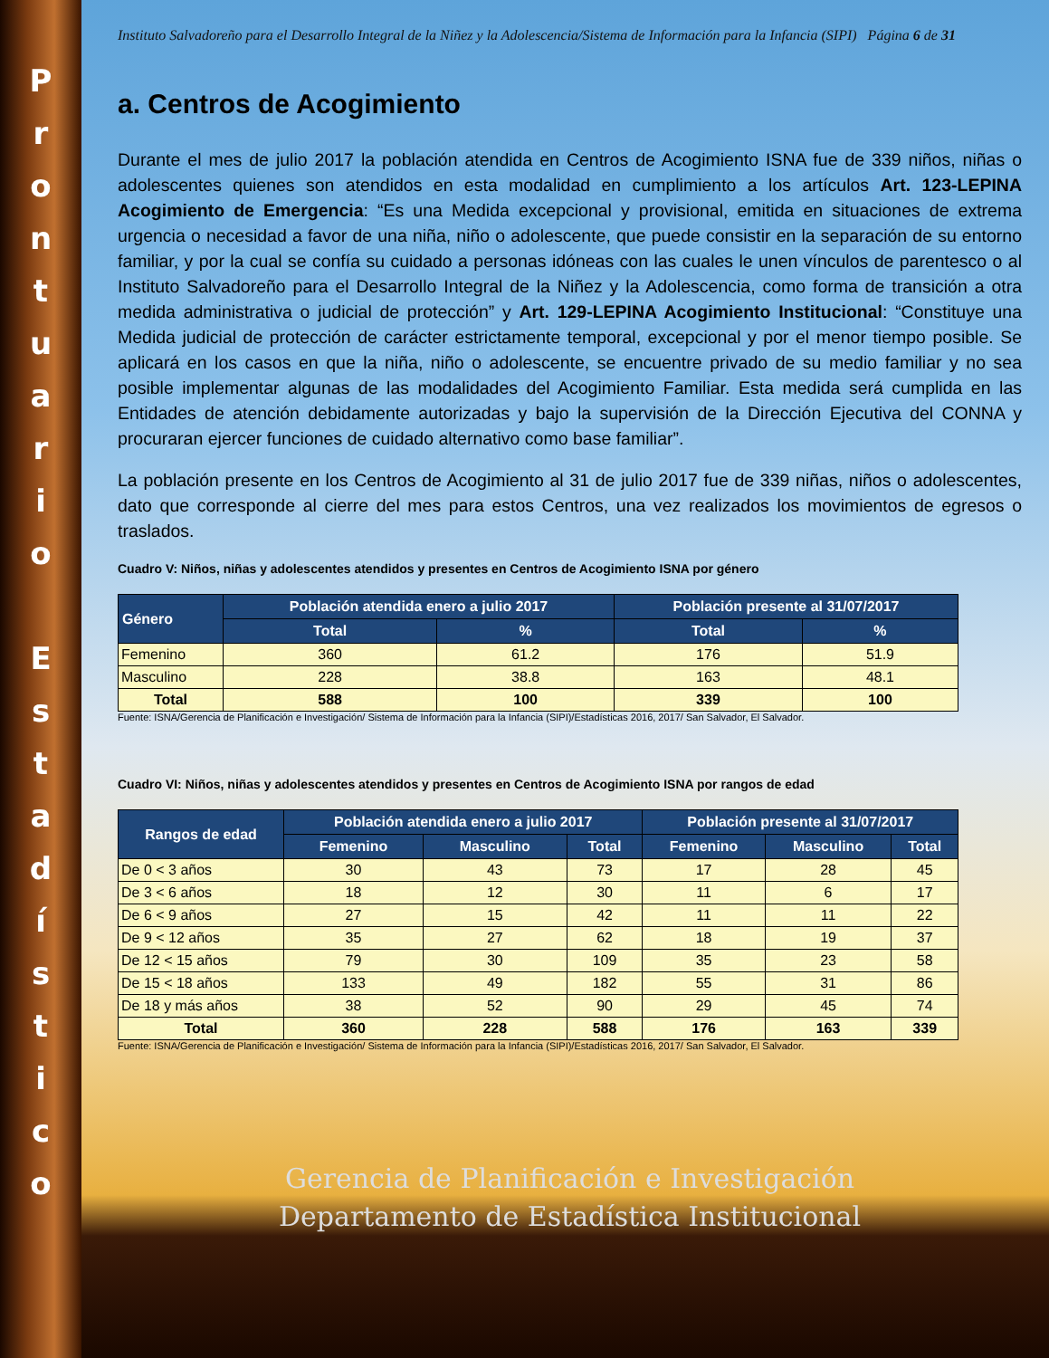P
r
o
n
t
u
a
r
i
o
E
s
t
a
d
í
s
t
i
c
o
Instituto Salvadoreño para el Desarrollo Integral de la Niñez y la Adolescencia/Sistema de Información para la Infancia (SIPI) Página 6 de 31
a. Centros de Acogimiento
Durante el mes de julio 2017 la población atendida en Centros de Acogimiento ISNA fue de 339 niños, niñas o adolescentes quienes son atendidos en esta modalidad en cumplimiento a los artículos Art. 123-LEPINA Acogimiento de Emergencia: “Es una Medida excepcional y provisional, emitida en situaciones de extrema urgencia o necesidad a favor de una niña, niño o adolescente, que puede consistir en la separación de su entorno familiar, y por la cual se confía su cuidado a personas idóneas con las cuales le unen vínculos de parentesco o al Instituto Salvadoreño para el Desarrollo Integral de la Niñez y la Adolescencia, como forma de transición a otra medida administrativa o judicial de protección” y Art. 129-LEPINA Acogimiento Institucional: “Constituye una Medida judicial de protección de carácter estrictamente temporal, excepcional y por el menor tiempo posible. Se aplicará en los casos en que la niña, niño o adolescente, se encuentre privado de su medio familiar y no sea posible implementar algunas de las modalidades del Acogimiento Familiar. Esta medida será cumplida en las Entidades de atención debidamente autorizadas y bajo la supervisión de la Dirección Ejecutiva del CONNA y procuraran ejercer funciones de cuidado alternativo como base familiar”.
La población presente en los Centros de Acogimiento al 31 de julio 2017 fue de 339 niñas, niños o adolescentes, dato que corresponde al cierre del mes para estos Centros, una vez realizados los movimientos de egresos o traslados.
Cuadro V: Niños, niñas y adolescentes atendidos y presentes en Centros de Acogimiento ISNA por género
| Género | Población atendida enero a julio 2017 | | Población presente al 31/07/2017 | |
| --- | --- | --- | --- | --- |
| | Total | % | Total | % |
| Femenino | 360 | 61.2 | 176 | 51.9 |
| Masculino | 228 | 38.8 | 163 | 48.1 |
| Total | 588 | 100 | 339 | 100 |
Fuente: ISNA/Gerencia de Planificación e Investigación/ Sistema de Información para la Infancia (SIPI)/Estadísticas 2016, 2017/ San Salvador, El Salvador.
Cuadro VI: Niños, niñas y adolescentes atendidos y presentes en Centros de Acogimiento ISNA por rangos de edad
| Rangos de edad | Población atendida enero a julio 2017 | | | Población presente al 31/07/2017 | | |
| --- | --- | --- | --- | --- | --- | --- |
| | Femenino | Masculino | Total | Femenino | Masculino | Total |
| De 0 < 3 años | 30 | 43 | 73 | 17 | 28 | 45 |
| De 3 < 6 años | 18 | 12 | 30 | 11 | 6 | 17 |
| De 6 < 9 años | 27 | 15 | 42 | 11 | 11 | 22 |
| De 9 < 12 años | 35 | 27 | 62 | 18 | 19 | 37 |
| De 12 < 15 años | 79 | 30 | 109 | 35 | 23 | 58 |
| De 15 < 18 años | 133 | 49 | 182 | 55 | 31 | 86 |
| De 18 y más años | 38 | 52 | 90 | 29 | 45 | 74 |
| Total | 360 | 228 | 588 | 176 | 163 | 339 |
Fuente: ISNA/Gerencia de Planificación e Investigación/ Sistema de Información para la Infancia (SIPI)/Estadísticas 2016, 2017/ San Salvador, El Salvador.
Gerencia de Planificación e Investigación
Departamento de Estadística Institucional